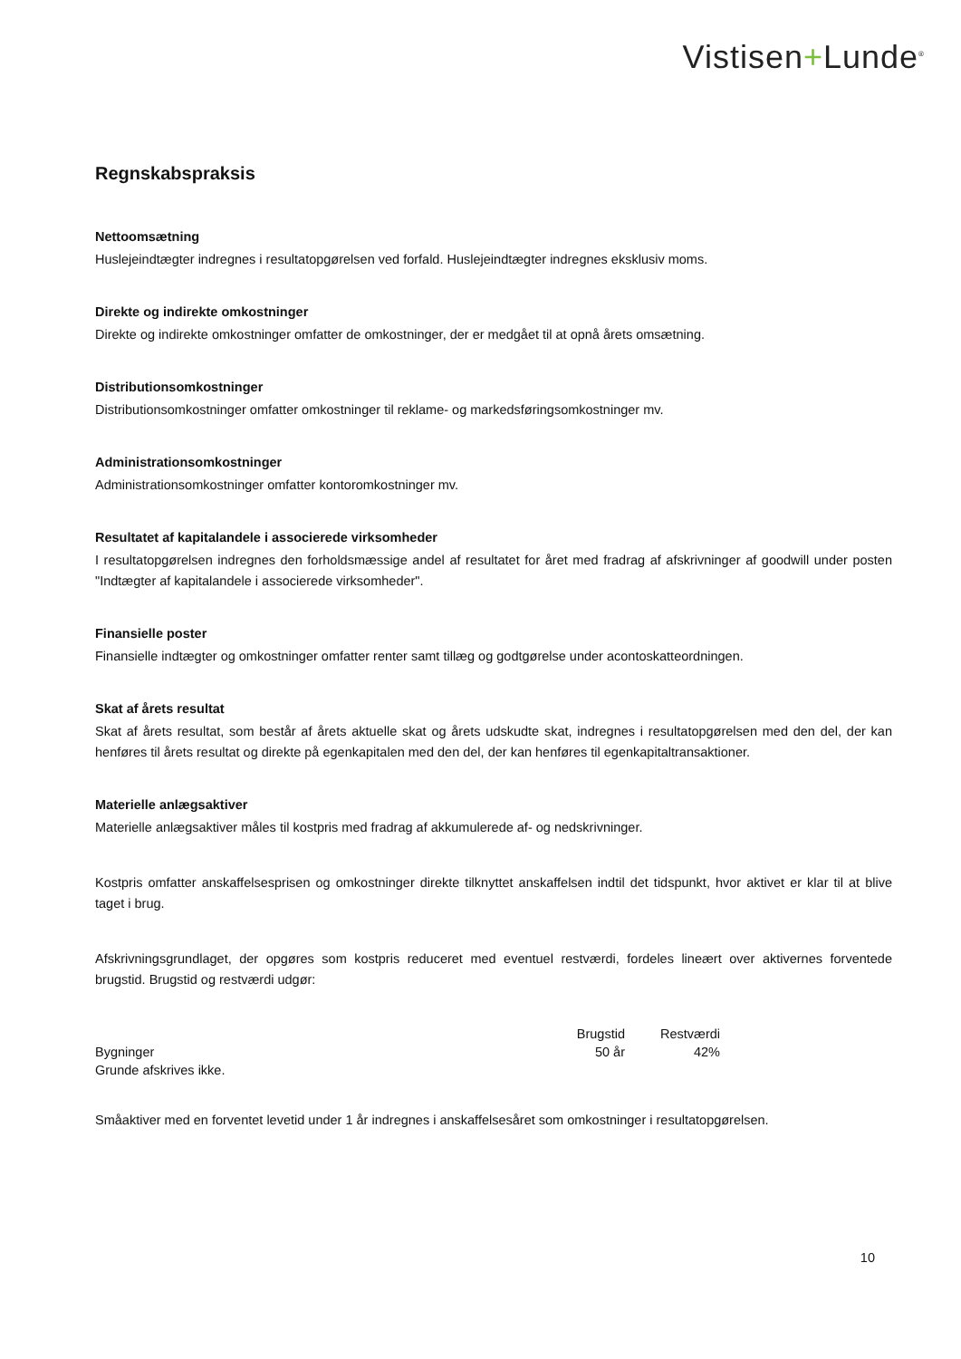Vistisen+Lunde<sup>®</sup>
Regnskabspraksis
Nettoomsætning
Huslejeindtægter indregnes i resultatopgørelsen ved forfald. Huslejeindtægter indregnes eksklusiv moms.
Direkte og indirekte omkostninger
Direkte og indirekte omkostninger omfatter de omkostninger, der er medgået til at opnå årets omsætning.
Distributionsomkostninger
Distributionsomkostninger omfatter omkostninger til reklame- og markedsføringsomkostninger mv.
Administrationsomkostninger
Administrationsomkostninger omfatter kontoromkostninger mv.
Resultatet af kapitalandele i associerede virksomheder
I resultatopgørelsen indregnes den forholdsmæssige andel af resultatet for året med fradrag af afskrivninger af goodwill under posten "Indtægter af kapitalandele i associerede virksomheder".
Finansielle poster
Finansielle indtægter og omkostninger omfatter renter samt tillæg og godtgørelse under acontoskatteordningen.
Skat af årets resultat
Skat af årets resultat, som består af årets aktuelle skat og årets udskudte skat, indregnes i resultatopgørelsen med den del, der kan henføres til årets resultat og direkte på egenkapitalen med den del, der kan henføres til egenkapitaltransaktioner.
Materielle anlægsaktiver
Materielle anlægsaktiver måles til kostpris med fradrag af akkumulerede af- og nedskrivninger.
Kostpris omfatter anskaffelsesprisen og omkostninger direkte tilknyttet anskaffelsen indtil det tidspunkt, hvor aktivet er klar til at blive taget i brug.
Afskrivningsgrundlaget, der opgøres som kostpris reduceret med eventuel restværdi, fordeles lineært over aktivernes forventede brugstid. Brugstid og restværdi udgør:
| | Brugstid | Restværdi |
| --- | --- | --- |
| Bygninger | 50 år | 42% |
| Grunde afskrives ikke. | | |
Småaktiver med en forventet levetid under 1 år indregnes i anskaffelsesåret som omkostninger i resultatopgørelsen.
10